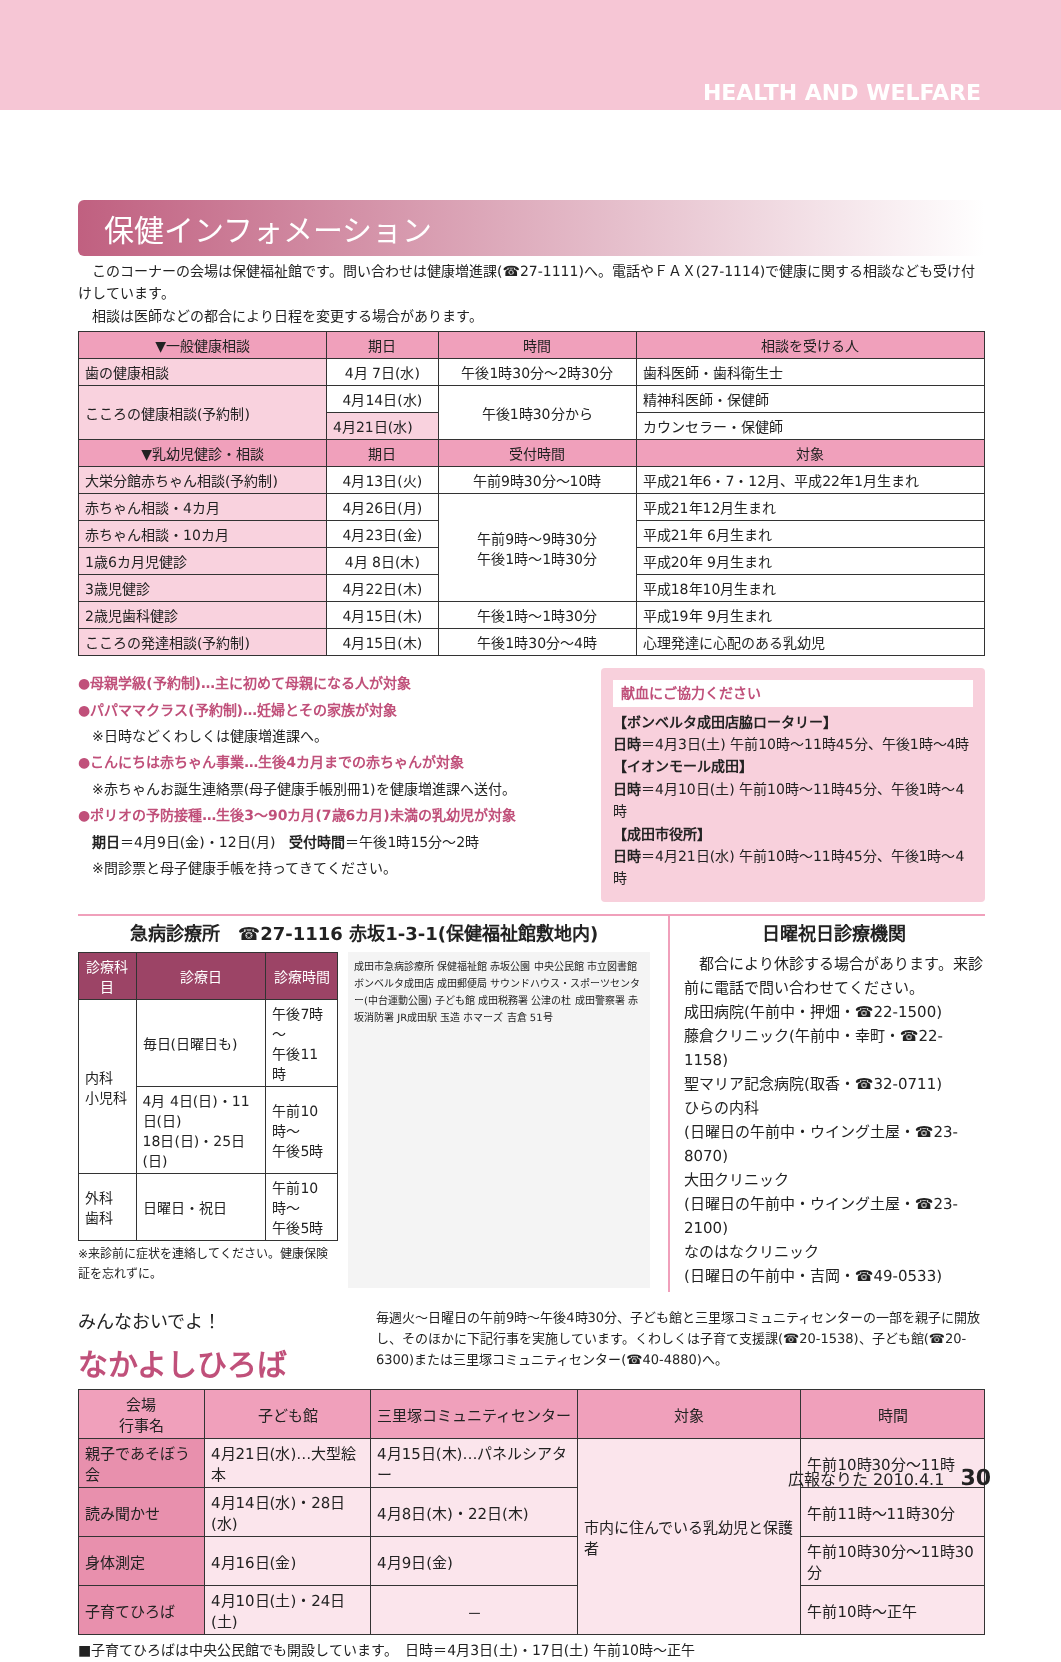HEALTH AND WELFARE
保健インフォメーション
　このコーナーの会場は保健福祉館です。問い合わせは健康増進課(☎27-1111)へ。電話やＦＡＸ(27-1114)で健康に関する相談なども受け付けしています。
　相談は医師などの都合により日程を変更する場合があります。
| ▼一般健康相談 | 期日 | 時間 | 相談を受ける人 |
| --- | --- | --- | --- |
| 歯の健康相談 | 4月 7日(水) | 午後1時30分～2時30分 | 歯科医師・歯科衛生士 |
| こころの健康相談(予約制) | 4月14日(水) | 午後1時30分から | 精神科医師・保健師 |
| | 4月21日(水) | | カウンセラー・保健師 |
| ▼乳幼児健診・相談 | 期日 | 受付時間 | 対象 |
| 大栄分館赤ちゃん相談(予約制) | 4月13日(火) | 午前9時30分～10時 | 平成21年6・7・12月、平成22年1月生まれ |
| 赤ちゃん相談・4カ月 | 4月26日(月) | 午前9時～9時30分 午後1時～1時30分 | 平成21年12月生まれ |
| 赤ちゃん相談・10カ月 | 4月23日(金) | | 平成21年 6月生まれ |
| 1歳6カ月児健診 | 4月 8日(木) | | 平成20年 9月生まれ |
| 3歳児健診 | 4月22日(木) | | 平成18年10月生まれ |
| 2歳児歯科健診 | 4月15日(木) | 午後1時～1時30分 | 平成19年 9月生まれ |
| こころの発達相談(予約制) | 4月15日(木) | 午後1時30分～4時 | 心理発達に心配のある乳幼児 |
●母親学級(予約制)…主に初めて母親になる人が対象
●パパママクラス(予約制)…妊婦とその家族が対象
　※日時などくわしくは健康増進課へ。
●こんにちは赤ちゃん事業…生後4カ月までの赤ちゃんが対象
　※赤ちゃんお誕生連絡票(母子健康手帳別冊1)を健康増進課へ送付。
●ポリオの予防接種…生後3～90カ月(7歳6カ月)未満の乳幼児が対象
　期日＝4月9日(金)・12日(月)　受付時間＝午後1時15分～2時
　※問診票と母子健康手帳を持ってきてください。
献血にご協力ください
【ボンベルタ成田店脇ロータリー】
日時＝4月3日(土) 午前10時～11時45分、午後1時～4時
【イオンモール成田】
日時＝4月10日(土) 午前10時～11時45分、午後1時～4時
【成田市役所】
日時＝4月21日(水) 午前10時～11時45分、午後1時～4時
急病診療所　☎27-1116 赤坂1-3-1(保健福祉館敷地内)
| 診療科目 | 診療日 | 診療時間 |
| --- | --- | --- |
| 内科 小児科 | 毎日(日曜日も) | 午後7時～ 午後11時 |
| | 4月 4日(日)・11日(日) 18日(日)・25日(日) | 午前10時～ 午後5時 |
| 外科 歯科 | 日曜日・祝日 | 午前10時～ 午後5時 |
※来診前に症状を連絡してください。健康保険証を忘れずに。
成田市急病診療所 保健福祉館 赤坂公園 中央公民館 市立図書館 ボンベルタ成田店 成田郵便局 サウンドハウス・スポーツセンター(中台運動公園) 子ども館 成田税務署 公津の杜 成田警察署 赤坂消防署 JR成田駅 玉造 ホマーズ 吉倉 51号
日曜祝日診療機関
　都合により休診する場合があります。来診前に電話で問い合わせてください。
成田病院(午前中・押畑・☎22-1500)
藤倉クリニック(午前中・幸町・☎22-1158)
聖マリア記念病院(取香・☎32-0711)
ひらの内科
(日曜日の午前中・ウイング土屋・☎23-8070)
大田クリニック
(日曜日の午前中・ウイング土屋・☎23-2100)
なのはなクリニック
(日曜日の午前中・吉岡・☎49-0533)
みんなおいでよ！
なかよしひろば
毎週火～日曜日の午前9時～午後4時30分、子ども館と三里塚コミュニティセンターの一部を親子に開放し、そのほかに下記行事を実施しています。くわしくは子育て支援課(☎20-1538)、子ども館(☎20-6300)または三里塚コミュニティセンター(☎40-4880)へ。
| 会場 行事名 | 子ども館 | 三里塚コミュニティセンター | 対象 | 時間 |
| --- | --- | --- | --- | --- |
| 親子であそぼう会 | 4月21日(水)…大型絵本 | 4月15日(木)…パネルシアター | 市内に住んでいる乳幼児と保護者 | 午前10時30分～11時 |
| 読み聞かせ | 4月14日(水)・28日(水) | 4月8日(木)・22日(木) | | 午前11時～11時30分 |
| 身体測定 | 4月16日(金) | 4月9日(金) | | 午前10時30分～11時30分 |
| 子育てひろば | 4月10日(土)・24日(土) | － | | 午前10時～正午 |
■子育てひろばは中央公民館でも開設しています。　日時＝4月3日(土)・17日(土) 午前10時～正午
広報なりた 2010.4.1　30